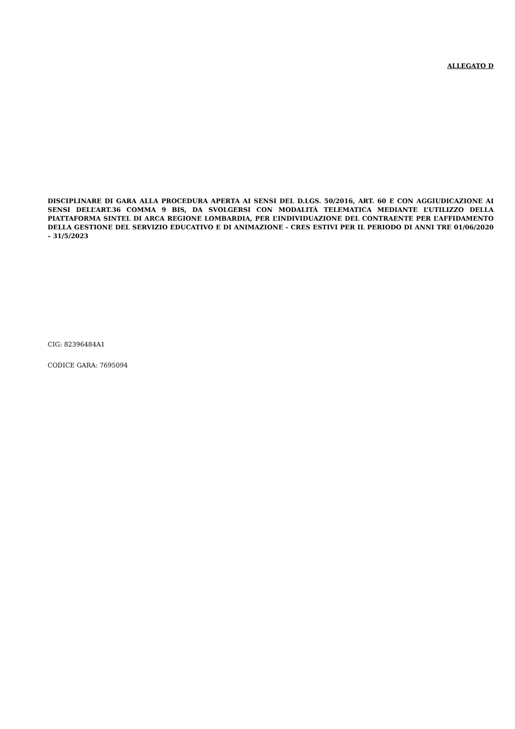ALLEGATO D
DISCIPLINARE DI GARA ALLA PROCEDURA APERTA AI SENSI DEL D.LGS. 50/2016, ART. 60 E CON AGGIUDICAZIONE AI SENSI DELL’ART.36 COMMA 9 BIS, DA SVOLGERSI CON MODALITÀ TELEMATICA MEDIANTE L’UTILIZZO DELLA PIATTAFORMA SINTEL DI ARCA REGIONE LOMBARDIA, PER L’INDIVIDUAZIONE DEL CONTRAENTE PER L’AFFIDAMENTO DELLA GESTIONE DEL SERVIZIO EDUCATIVO E DI ANIMAZIONE - CRES ESTIVI PER IL PERIODO DI ANNI TRE 01/06/2020 – 31/5/2023
CIG: 82396484A1
CODICE GARA: 7695094